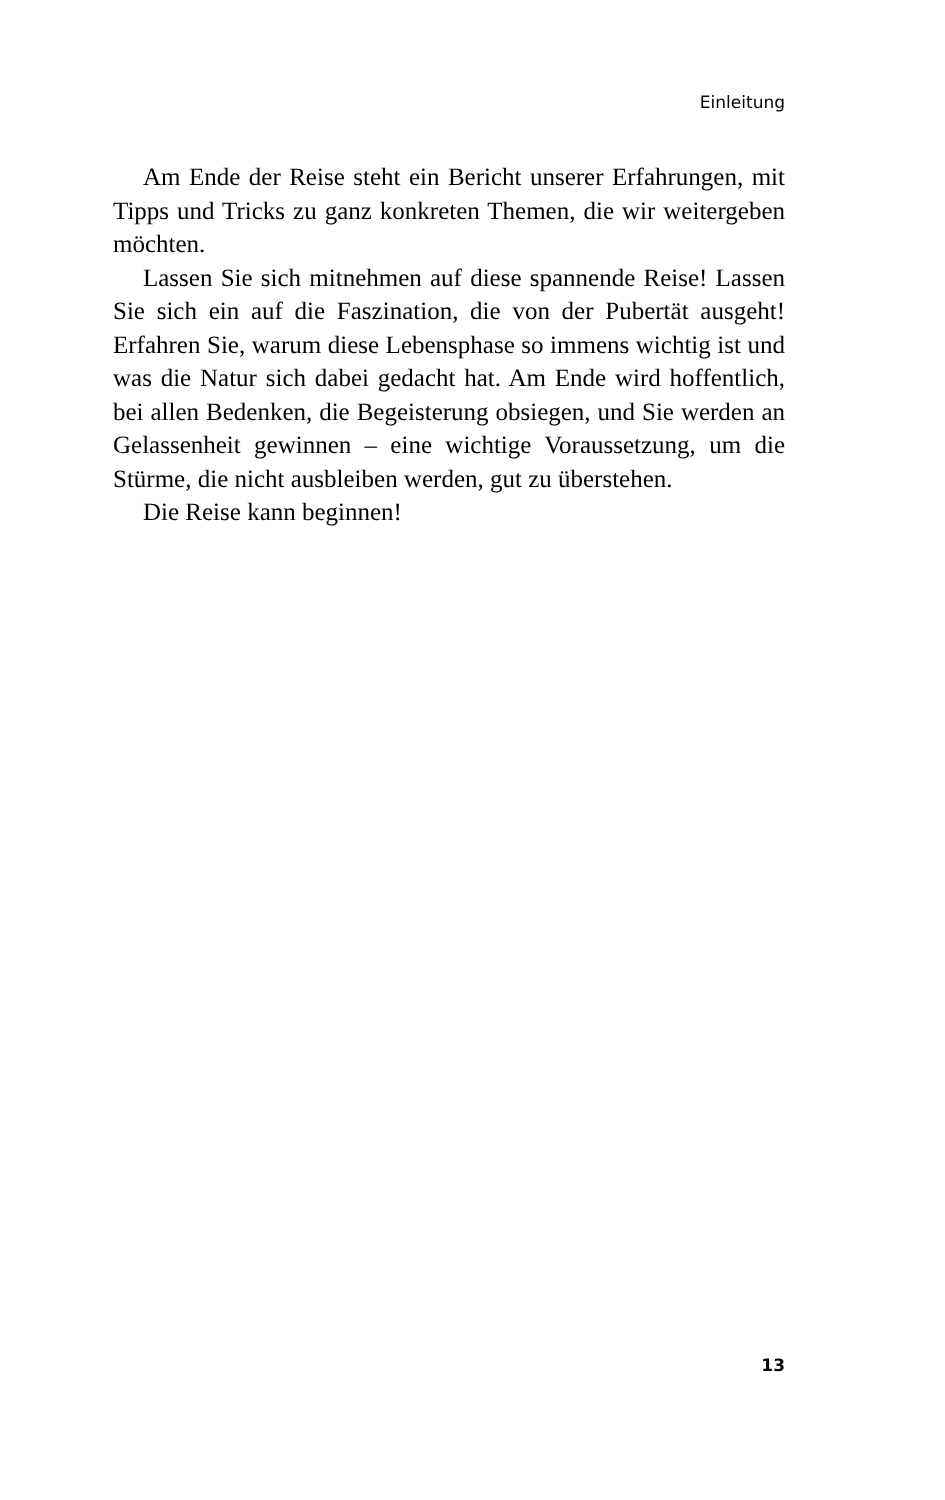Einleitung
Am Ende der Reise steht ein Bericht unserer Erfahrungen, mit Tipps und Tricks zu ganz konkreten Themen, die wir weitergeben möchten.
Lassen Sie sich mitnehmen auf diese spannende Reise! Lassen Sie sich ein auf die Faszination, die von der Puber­tät ausgeht! Erfahren Sie, warum diese Lebensphase so im­mens wichtig ist und was die Natur sich dabei gedacht hat. Am Ende wird hoffentlich, bei allen Bedenken, die Begeiste­rung obsiegen, und Sie werden an Gelassenheit gewinnen – eine wichtige Voraussetzung, um die Stürme, die nicht aus­bleiben werden, gut zu überstehen.
Die Reise kann beginnen!
13